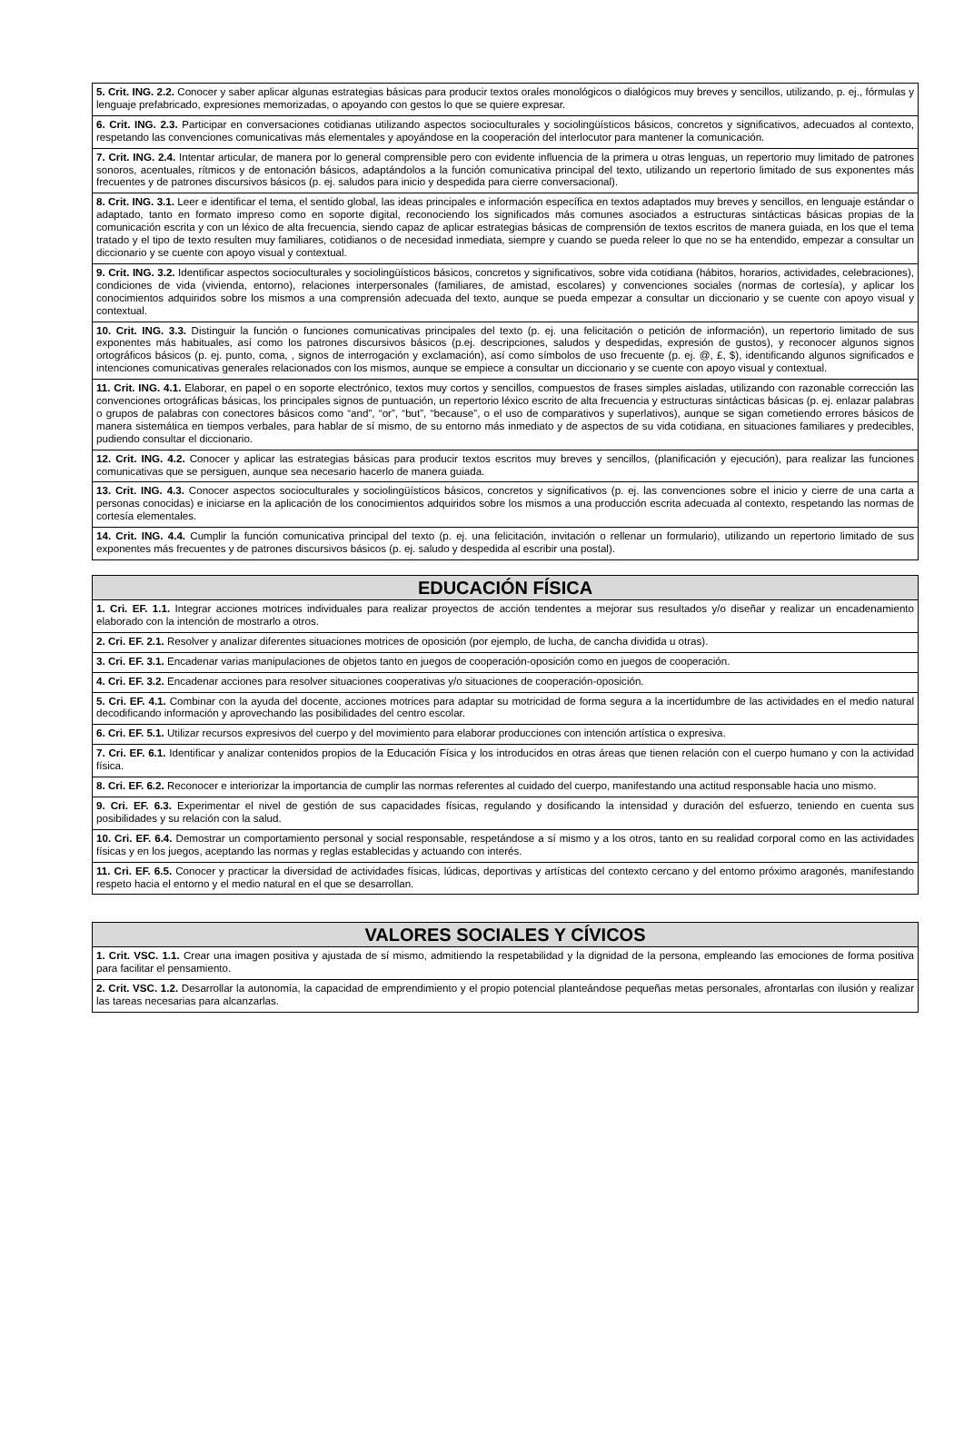| 5. Crit. ING. 2.2. Conocer y saber aplicar algunas estrategias básicas para producir textos orales monológicos o dialógicos muy breves y sencillos, utilizando, p. ej., fórmulas y lenguaje prefabricado, expresiones memorizadas, o apoyando con gestos lo que se quiere expresar. |
| 6. Crit. ING. 2.3. Participar en conversaciones cotidianas utilizando aspectos socioculturales y sociolingüísticos básicos, concretos y significativos, adecuados al contexto, respetando las convenciones comunicativas más elementales y apoyándose en la cooperación del interlocutor para mantener la comunicación. |
| 7. Crit. ING. 2.4. Intentar articular, de manera por lo general comprensible pero con evidente influencia de la primera u otras lenguas, un repertorio muy limitado de patrones sonoros, acentuales, rítmicos y de entonación básicos, adaptándolos a la función comunicativa principal del texto, utilizando un repertorio limitado de sus exponentes más frecuentes y de patrones discursivos básicos (p. ej. saludos para inicio y despedida para cierre conversacional). |
| 8. Crit. ING. 3.1. Leer e identificar el tema, el sentido global, las ideas principales e información específica en textos adaptados muy breves y sencillos, en lenguaje estándar o adaptado, tanto en formato impreso como en soporte digital, reconociendo los significados más comunes asociados a estructuras sintácticas básicas propias de la comunicación escrita y con un léxico de alta frecuencia, siendo capaz de aplicar estrategias básicas de comprensión de textos escritos de manera guiada, en los que el tema tratado y el tipo de texto resulten muy familiares, cotidianos o de necesidad inmediata, siempre y cuando se pueda releer lo que no se ha entendido, empezar a consultar un diccionario y se cuente con apoyo visual y contextual. |
| 9. Crit. ING. 3.2. Identificar aspectos socioculturales y sociolingüísticos básicos, concretos y significativos, sobre vida cotidiana (hábitos, horarios, actividades, celebraciones), condiciones de vida (vivienda, entorno), relaciones interpersonales (familiares, de amistad, escolares) y convenciones sociales (normas de cortesía), y aplicar los conocimientos adquiridos sobre los mismos a una comprensión adecuada del texto, aunque se pueda empezar a consultar un diccionario y se cuente con apoyo visual y contextual. |
| 10. Crit. ING. 3.3. Distinguir la función o funciones comunicativas principales del texto (p. ej. una felicitación o petición de información), un repertorio limitado de sus exponentes más habituales, así como los patrones discursivos básicos (p.ej. descripciones, saludos y despedidas, expresión de gustos), y reconocer algunos signos ortográficos básicos (p. ej. punto, coma, , signos de interrogación y exclamación), así como símbolos de uso frecuente (p. ej. @, £, $), identificando algunos significados e intenciones comunicativas generales relacionados con los mismos, aunque se empiece a consultar un diccionario y se cuente con apoyo visual y contextual. |
| 11. Crit. ING. 4.1. Elaborar, en papel o en soporte electrónico, textos muy cortos y sencillos, compuestos de frases simples aisladas, utilizando con razonable corrección las convenciones ortográficas básicas, los principales signos de puntuación, un repertorio léxico escrito de alta frecuencia y estructuras sintácticas básicas (p. ej. enlazar palabras o grupos de palabras con conectores básicos como “and”, “or”, “but”, “because”, o el uso de comparativos y superlativos), aunque se sigan cometiendo errores básicos de manera sistemática en tiempos verbales, para hablar de sí mismo, de su entorno más inmediato y de aspectos de su vida cotidiana, en situaciones familiares y predecibles, pudiendo consultar el diccionario. |
| 12. Crit. ING. 4.2. Conocer y aplicar las estrategias básicas para producir textos escritos muy breves y sencillos, (planificación y ejecución), para realizar las funciones comunicativas que se persiguen, aunque sea necesario hacerlo de manera guiada. |
| 13. Crit. ING. 4.3. Conocer aspectos socioculturales y sociolingüísticos básicos, concretos y significativos (p. ej. las convenciones sobre el inicio y cierre de una carta a personas conocidas) e iniciarse en la aplicación de los conocimientos adquiridos sobre los mismos a una producción escrita adecuada al contexto, respetando las normas de cortesía elementales. |
| 14. Crit. ING. 4.4. Cumplir la función comunicativa principal del texto (p. ej. una felicitación, invitación o rellenar un formulario), utilizando un repertorio limitado de sus exponentes más frecuentes y de patrones discursivos básicos (p. ej. saludo y despedida al escribir una postal). |
| EDUCACIÓN FÍSICA |
| --- |
| 1. Cri. EF. 1.1. Integrar acciones motrices individuales para realizar proyectos de acción tendentes a mejorar sus resultados y/o diseñar y realizar un encadenamiento elaborado con la intención de mostrarlo a otros. |
| 2. Cri. EF. 2.1. Resolver y analizar diferentes situaciones motrices de oposición (por ejemplo, de lucha, de cancha dividida u otras). |
| 3. Cri. EF. 3.1. Encadenar varias manipulaciones de objetos tanto en juegos de cooperación-oposición como en juegos de cooperación. |
| 4. Cri. EF. 3.2. Encadenar acciones para resolver situaciones cooperativas y/o situaciones de cooperación-oposición. |
| 5. Cri. EF. 4.1. Combinar con la ayuda del docente, acciones motrices para adaptar su motricidad de forma segura a la incertidumbre de las actividades en el medio natural decodificando información y aprovechando las posibilidades del centro escolar. |
| 6. Cri. EF. 5.1. Utilizar recursos expresivos del cuerpo y del movimiento para elaborar producciones con intención artística o expresiva. |
| 7. Cri. EF. 6.1. Identificar y analizar contenidos propios de la Educación Física y los introducidos en otras áreas que tienen relación con el cuerpo humano y con la actividad física. |
| 8. Cri. EF. 6.2. Reconocer e interiorizar la importancia de cumplir las normas referentes al cuidado del cuerpo, manifestando una actitud responsable hacia uno mismo. |
| 9. Cri. EF. 6.3. Experimentar el nivel de gestión de sus capacidades físicas, regulando y dosificando la intensidad y duración del esfuerzo, teniendo en cuenta sus posibilidades y su relación con la salud. |
| 10. Cri. EF. 6.4. Demostrar un comportamiento personal y social responsable, respetándose a sí mismo y a los otros, tanto en su realidad corporal como en las actividades físicas y en los juegos, aceptando las normas y reglas establecidas y actuando con interés. |
| 11. Cri. EF. 6.5. Conocer y practicar la diversidad de actividades físicas, lúdicas, deportivas y artísticas del contexto cercano y del entorno próximo aragonés, manifestando respeto hacia el entorno y el medio natural en el que se desarrollan. |
| VALORES SOCIALES Y CÍVICOS |
| --- |
| 1. Crit. VSC. 1.1. Crear una imagen positiva y ajustada de sí mismo, admitiendo la respetabilidad y la dignidad de la persona, empleando las emociones de forma positiva para facilitar el pensamiento. |
| 2. Crit. VSC. 1.2. Desarrollar la autonomía, la capacidad de emprendimiento y el propio potencial planteándose pequeñas metas personales, afrontarlas con ilusión y realizar las tareas necesarias para alcanzarlas. |